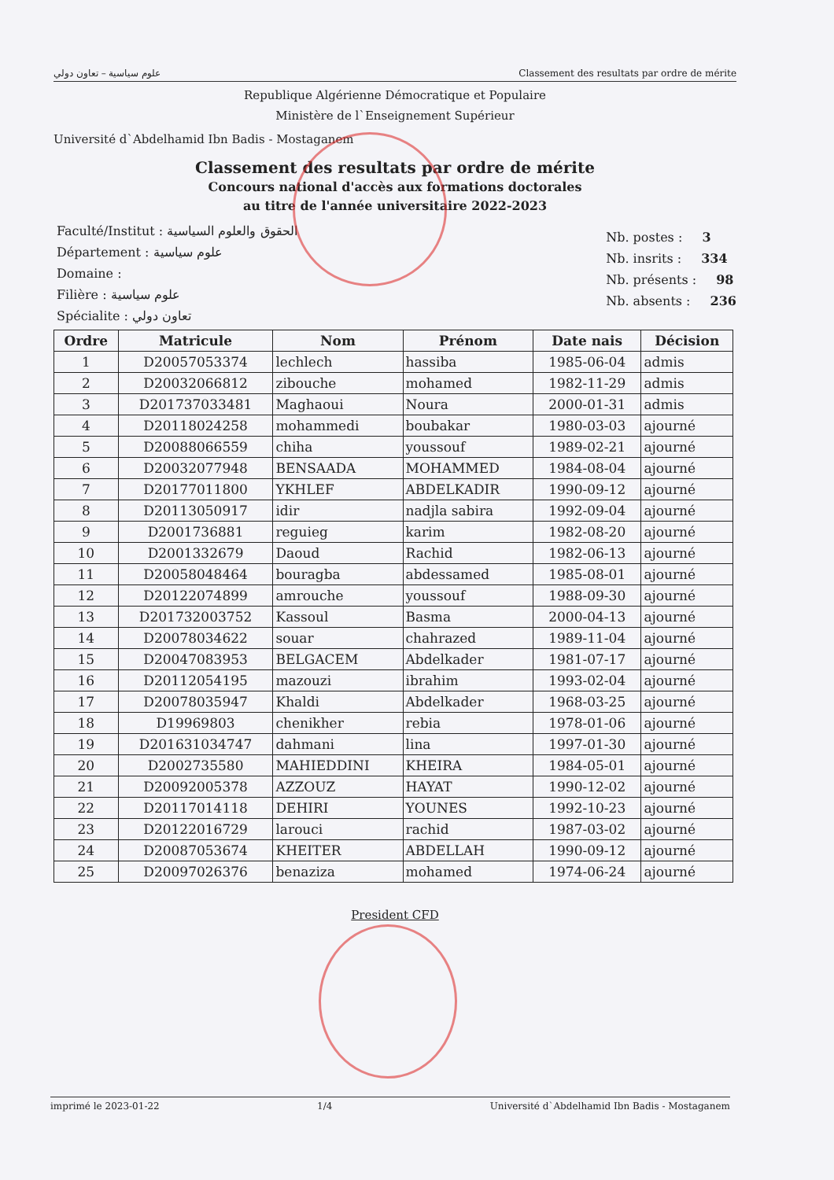علوم سياسية – تعاون دولي Classement des resultats par ordre de mérite
Republique Algérienne Démocratique et Populaire
Ministère de l`Enseignement Supérieur
Université d`Abdelhamid Ibn Badis - Mostaganem
Classement des resultats par ordre de mérite
Concours national d'accès aux formations doctorales
au titre de l'année universitaire 2022-2023
Faculté/Institut : الحقوق والعلوم السياسية
Département : علوم سياسية
Domaine :
Filière : علوم سياسية
Spécialite : تعاون دولي
Nb. postes : 3
Nb. insrits : 334
Nb. présents : 98
Nb. absents : 236
| Ordre | Matricule | Nom | Prénom | Date nais | Décision |
| --- | --- | --- | --- | --- | --- |
| 1 | D20057053374 | lechlech | hassiba | 1985-06-04 | admis |
| 2 | D20032066812 | zibouche | mohamed | 1982-11-29 | admis |
| 3 | D201737033481 | Maghaoui | Noura | 2000-01-31 | admis |
| 4 | D20118024258 | mohammedi | boubakar | 1980-03-03 | ajourné |
| 5 | D20088066559 | chiha | youssouf | 1989-02-21 | ajourné |
| 6 | D20032077948 | BENSAADA | MOHAMMED | 1984-08-04 | ajourné |
| 7 | D20177011800 | YKHLEF | ABDELKADIR | 1990-09-12 | ajourné |
| 8 | D20113050917 | idir | nadjla sabira | 1992-09-04 | ajourné |
| 9 | D2001736881 | reguieg | karim | 1982-08-20 | ajourné |
| 10 | D2001332679 | Daoud | Rachid | 1982-06-13 | ajourné |
| 11 | D20058048464 | bouragba | abdessamed | 1985-08-01 | ajourné |
| 12 | D20122074899 | amrouche | youssouf | 1988-09-30 | ajourné |
| 13 | D201732003752 | Kassoul | Basma | 2000-04-13 | ajourné |
| 14 | D20078034622 | souar | chahrazed | 1989-11-04 | ajourné |
| 15 | D20047083953 | BELGACEM | Abdelkader | 1981-07-17 | ajourné |
| 16 | D20112054195 | mazouzi | ibrahim | 1993-02-04 | ajourné |
| 17 | D20078035947 | Khaldi | Abdelkader | 1968-03-25 | ajourné |
| 18 | D19969803 | chenikher | rebia | 1978-01-06 | ajourné |
| 19 | D201631034747 | dahmani | lina | 1997-01-30 | ajourné |
| 20 | D2002735580 | MAHIEDDINI | KHEIRA | 1984-05-01 | ajourné |
| 21 | D20092005378 | AZZOUZ | HAYAT | 1990-12-02 | ajourné |
| 22 | D20117014118 | DEHIRI | YOUNES | 1992-10-23 | ajourné |
| 23 | D20122016729 | larouci | rachid | 1987-03-02 | ajourné |
| 24 | D20087053674 | KHEITER | ABDELLAH | 1990-09-12 | ajourné |
| 25 | D20097026376 | benaziza | mohamed | 1974-06-24 | ajourné |
President CFD
imprimé le 2023-01-22 1/4 Université d`Abdelhamid Ibn Badis - Mostaganem